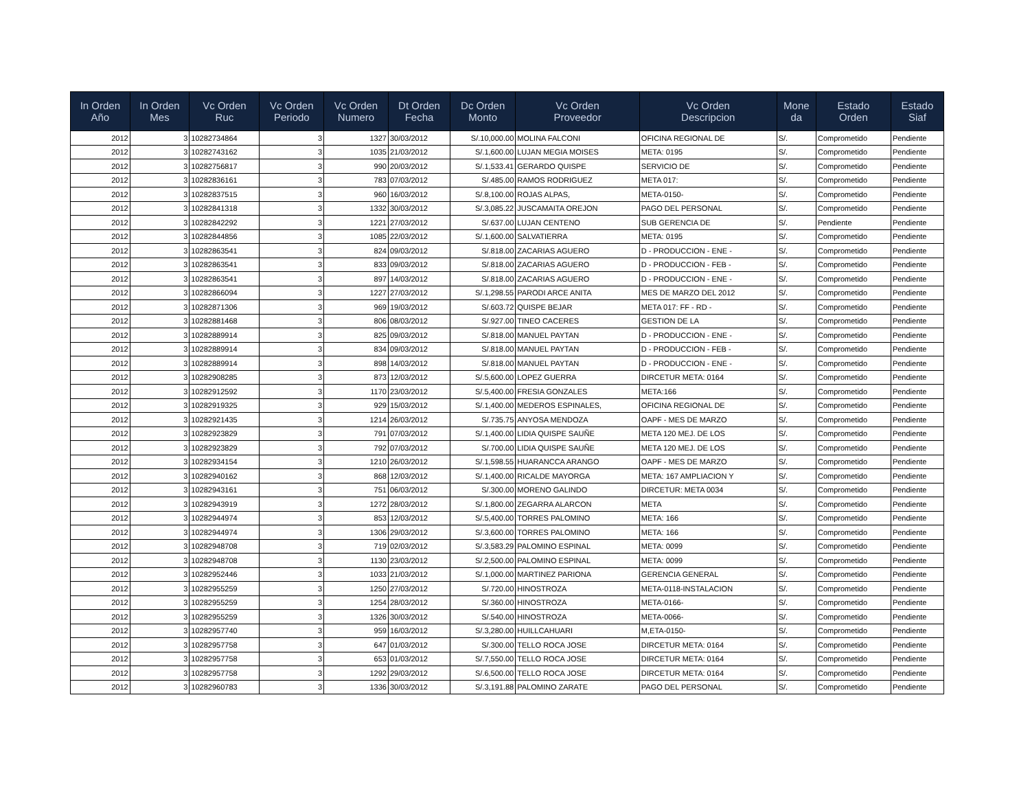| In Orden Año | In Orden Mes | Vc Orden Ruc | Vc Orden Periodo | Vc Orden Numero | Dt Orden Fecha | Dc Orden Monto | Vc Orden Proveedor | Vc Orden Descripcion | Mone da | Estado Orden | Estado Siaf |
| --- | --- | --- | --- | --- | --- | --- | --- | --- | --- | --- | --- |
| 2012 | 3 | 10282734864 | 3 | 1327 | 30/03/2012 | S/.10,000.00 | MOLINA FALCONI | OFICINA REGIONAL DE | S/. | Comprometido | Pendiente |
| 2012 | 3 | 10282743162 | 3 | 1035 | 21/03/2012 | S/.1,600.00 | LUJAN MEGIA MOISES | META: 0195 | S/. | Comprometido | Pendiente |
| 2012 | 3 | 10282756817 | 3 | 990 | 20/03/2012 | S/.1,533.41 | GERARDO QUISPE | SERVICIO DE | S/. | Comprometido | Pendiente |
| 2012 | 3 | 10282836161 | 3 | 783 | 07/03/2012 | S/.485.00 | RAMOS RODRIGUEZ | META 017: | S/. | Comprometido | Pendiente |
| 2012 | 3 | 10282837515 | 3 | 960 | 16/03/2012 | S/.8,100.00 | ROJAS ALPAS, | META-0150- | S/. | Comprometido | Pendiente |
| 2012 | 3 | 10282841318 | 3 | 1332 | 30/03/2012 | S/.3,085.22 | JUSCAMAITA OREJON | PAGO DEL PERSONAL | S/. | Comprometido | Pendiente |
| 2012 | 3 | 10282842292 | 3 | 1221 | 27/03/2012 | S/.637.00 | LUJAN CENTENO | SUB GERENCIA DE | S/. | Pendiente | Pendiente |
| 2012 | 3 | 10282844856 | 3 | 1085 | 22/03/2012 | S/.1,600.00 | SALVATIERRA | META: 0195 | S/. | Comprometido | Pendiente |
| 2012 | 3 | 10282863541 | 3 | 824 | 09/03/2012 | S/.818.00 | ZACARIAS AGUERO | D - PRODUCCION - ENE - | S/. | Comprometido | Pendiente |
| 2012 | 3 | 10282863541 | 3 | 833 | 09/03/2012 | S/.818.00 | ZACARIAS AGUERO | D - PRODUCCION - FEB - | S/. | Comprometido | Pendiente |
| 2012 | 3 | 10282863541 | 3 | 897 | 14/03/2012 | S/.818.00 | ZACARIAS AGUERO | D - PRODUCCION - ENE - | S/. | Comprometido | Pendiente |
| 2012 | 3 | 10282866094 | 3 | 1227 | 27/03/2012 | S/.1,298.55 | PARODI ARCE ANITA | MES DE MARZO DEL 2012 | S/. | Comprometido | Pendiente |
| 2012 | 3 | 10282871306 | 3 | 969 | 19/03/2012 | S/.603.72 | QUISPE BEJAR | META 017: FF - RD - | S/. | Comprometido | Pendiente |
| 2012 | 3 | 10282881468 | 3 | 806 | 08/03/2012 | S/.927.00 | TINEO CACERES | GESTION DE LA | S/. | Comprometido | Pendiente |
| 2012 | 3 | 10282889914 | 3 | 825 | 09/03/2012 | S/.818.00 | MANUEL PAYTAN | D - PRODUCCION - ENE - | S/. | Comprometido | Pendiente |
| 2012 | 3 | 10282889914 | 3 | 834 | 09/03/2012 | S/.818.00 | MANUEL PAYTAN | D - PRODUCCION - FEB - | S/. | Comprometido | Pendiente |
| 2012 | 3 | 10282889914 | 3 | 898 | 14/03/2012 | S/.818.00 | MANUEL PAYTAN | D - PRODUCCION - ENE - | S/. | Comprometido | Pendiente |
| 2012 | 3 | 10282908285 | 3 | 873 | 12/03/2012 | S/.5,600.00 | LOPEZ GUERRA | DIRCETUR META: 0164 | S/. | Comprometido | Pendiente |
| 2012 | 3 | 10282912592 | 3 | 1170 | 23/03/2012 | S/.5,400.00 | FRESIA GONZALES | META:166 | S/. | Comprometido | Pendiente |
| 2012 | 3 | 10282919325 | 3 | 929 | 15/03/2012 | S/.1,400.00 | MEDEROS ESPINALES, | OFICINA REGIONAL DE | S/. | Comprometido | Pendiente |
| 2012 | 3 | 10282921435 | 3 | 1214 | 26/03/2012 | S/.735.75 | ANYOSA MENDOZA | OAPF - MES DE MARZO | S/. | Comprometido | Pendiente |
| 2012 | 3 | 10282923829 | 3 | 791 | 07/03/2012 | S/.1,400.00 | LIDIA QUISPE SAUÑE | META 120 MEJ. DE LOS | S/. | Comprometido | Pendiente |
| 2012 | 3 | 10282923829 | 3 | 792 | 07/03/2012 | S/.700.00 | LIDIA QUISPE SAUÑE | META 120 MEJ. DE LOS | S/. | Comprometido | Pendiente |
| 2012 | 3 | 10282934154 | 3 | 1210 | 26/03/2012 | S/.1,598.55 | HUARANCCA ARANGO | OAPF - MES DE MARZO | S/. | Comprometido | Pendiente |
| 2012 | 3 | 10282940162 | 3 | 868 | 12/03/2012 | S/.1,400.00 | RICALDE MAYORGA | META: 167 AMPLIACION Y | S/. | Comprometido | Pendiente |
| 2012 | 3 | 10282943161 | 3 | 751 | 06/03/2012 | S/.300.00 | MORENO GALINDO | DIRCETUR: META 0034 | S/. | Comprometido | Pendiente |
| 2012 | 3 | 10282943919 | 3 | 1272 | 28/03/2012 | S/.1,800.00 | ZEGARRA ALARCON | META | S/. | Comprometido | Pendiente |
| 2012 | 3 | 10282944974 | 3 | 853 | 12/03/2012 | S/.5,400.00 | TORRES PALOMINO | META: 166 | S/. | Comprometido | Pendiente |
| 2012 | 3 | 10282944974 | 3 | 1306 | 29/03/2012 | S/.3,600.00 | TORRES PALOMINO | META: 166 | S/. | Comprometido | Pendiente |
| 2012 | 3 | 10282948708 | 3 | 719 | 02/03/2012 | S/.3,583.29 | PALOMINO ESPINAL | META: 0099 | S/. | Comprometido | Pendiente |
| 2012 | 3 | 10282948708 | 3 | 1130 | 23/03/2012 | S/.2,500.00 | PALOMINO ESPINAL | META: 0099 | S/. | Comprometido | Pendiente |
| 2012 | 3 | 10282952446 | 3 | 1033 | 21/03/2012 | S/.1,000.00 | MARTINEZ PARIONA | GERENCIA GENERAL | S/. | Comprometido | Pendiente |
| 2012 | 3 | 10282955259 | 3 | 1250 | 27/03/2012 | S/.720.00 | HINOSTROZA | META-0118-INSTALACION | S/. | Comprometido | Pendiente |
| 2012 | 3 | 10282955259 | 3 | 1254 | 28/03/2012 | S/.360.00 | HINOSTROZA | META-0166- | S/. | Comprometido | Pendiente |
| 2012 | 3 | 10282955259 | 3 | 1326 | 30/03/2012 | S/.540.00 | HINOSTROZA | META-0066- | S/. | Comprometido | Pendiente |
| 2012 | 3 | 10282957740 | 3 | 959 | 16/03/2012 | S/.3,280.00 | HUILLCAHUARI | M,ETA-0150- | S/. | Comprometido | Pendiente |
| 2012 | 3 | 10282957758 | 3 | 647 | 01/03/2012 | S/.300.00 | TELLO ROCA JOSE | DIRCETUR META: 0164 | S/. | Comprometido | Pendiente |
| 2012 | 3 | 10282957758 | 3 | 653 | 01/03/2012 | S/.7,550.00 | TELLO ROCA JOSE | DIRCETUR META: 0164 | S/. | Comprometido | Pendiente |
| 2012 | 3 | 10282957758 | 3 | 1292 | 29/03/2012 | S/.6,500.00 | TELLO ROCA JOSE | DIRCETUR META: 0164 | S/. | Comprometido | Pendiente |
| 2012 | 3 | 10282960783 | 3 | 1336 | 30/03/2012 | S/.3,191.88 | PALOMINO ZARATE | PAGO DEL PERSONAL | S/. | Comprometido | Pendiente |